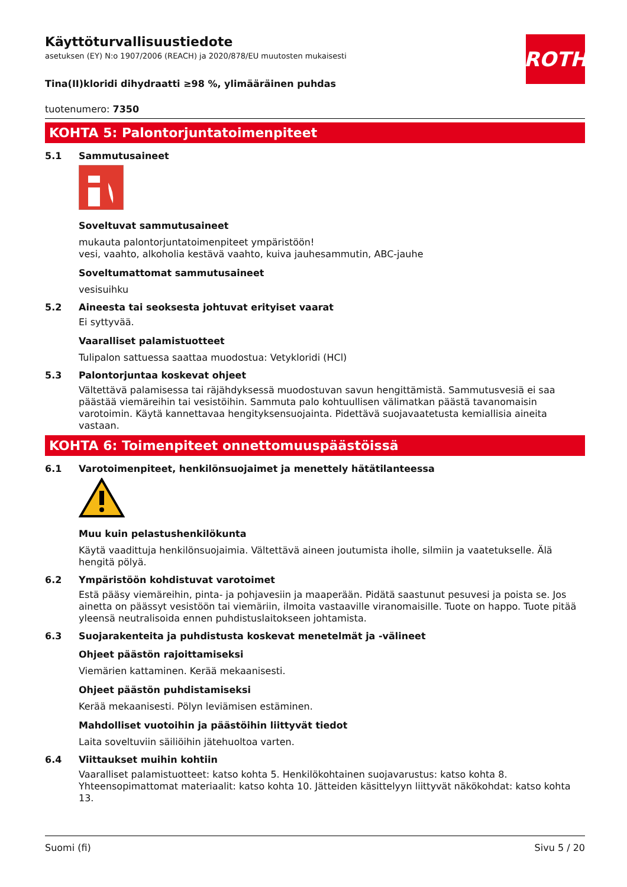ROTH
Käyttöturvallisuustiedote
asetuksen (EY) N:o 1907/2006 (REACH) ja 2020/878/EU muutosten mukaisesti
Tina(II)kloridi dihydraatti ≥98 %, ylimääräinen puhdas
tuotenumero: 7350
KOHTA 5: Palontorjuntatoimenpiteet
5.1 Sammutusaineet
Soveltuvat sammutusaineet
mukauta palontorjuntatoimenpiteet ympäristöön!
vesi, vaahto, alkoholia kestävä vaahto, kuiva jauhesammutin, ABC-jauhe
Soveltumattomat sammutusaineet
vesisuihku
5.2 Aineesta tai seoksesta johtuvat erityiset vaarat
Ei syttyvää.
Vaaralliset palamistuotteet
Tulipalon sattuessa saattaa muodostua: Vetykloridi (HCl)
5.3 Palontorjuntaa koskevat ohjeet
Vältettävä palamisessa tai räjähdyksessä muodostuvan savun hengittämistä. Sammutusvesiä ei saa päästää viemäreihin tai vesistöihin. Sammuta palo kohtuullisen välimatkan päästä tavanomaisin varotoimin. Käytä kannettavaa hengityksensuojainta. Pidettävä suojavaatetusta kemiallisia aineita vastaan.
KOHTA 6: Toimenpiteet onnettomuuspäästöissä
6.1 Varotoimenpiteet, henkilönsuojaimet ja menettely hätätilanteessa
Muu kuin pelastushenkilökunta
Käytä vaadittuja henkilönsuojaimia. Vältettävä aineen joutumista iholle, silmiin ja vaatetukselle. Älä hengitä pölyä.
6.2 Ympäristöön kohdistuvat varotoimet
Estä pääsy viemäreihin, pinta- ja pohjavesiin ja maaperään. Pidätä saastunut pesuvesi ja poista se. Jos ainetta on päässyt vesistöön tai viemäriin, ilmoita vastaaville viranomaisille. Tuote on happo. Tuote pitää yleensä neutralisoida ennen puhdistuslaitokseen johtamista.
6.3 Suojarakenteita ja puhdistusta koskevat menetelmät ja -välineet
Ohjeet päästön rajoittamiseksi
Viemärien kattaminen. Kerää mekaanisesti.
Ohjeet päästön puhdistamiseksi
Kerää mekaanisesti. Pölyn leviämisen estäminen.
Mahdolliset vuotoihin ja päästöihin liittyvät tiedot
Laita soveltuviin säiliöihin jätehuoltoa varten.
6.4 Viittaukset muihin kohtiin
Vaaralliset palamistuotteet: katso kohta 5. Henkilökohtainen suojavarustus: katso kohta 8. Yhteensopimattomat materiaalit: katso kohta 10. Jätteiden käsittelyyn liittyvät näkökohdat: katso kohta 13.
Suomi (fi) Sivu 5 / 20